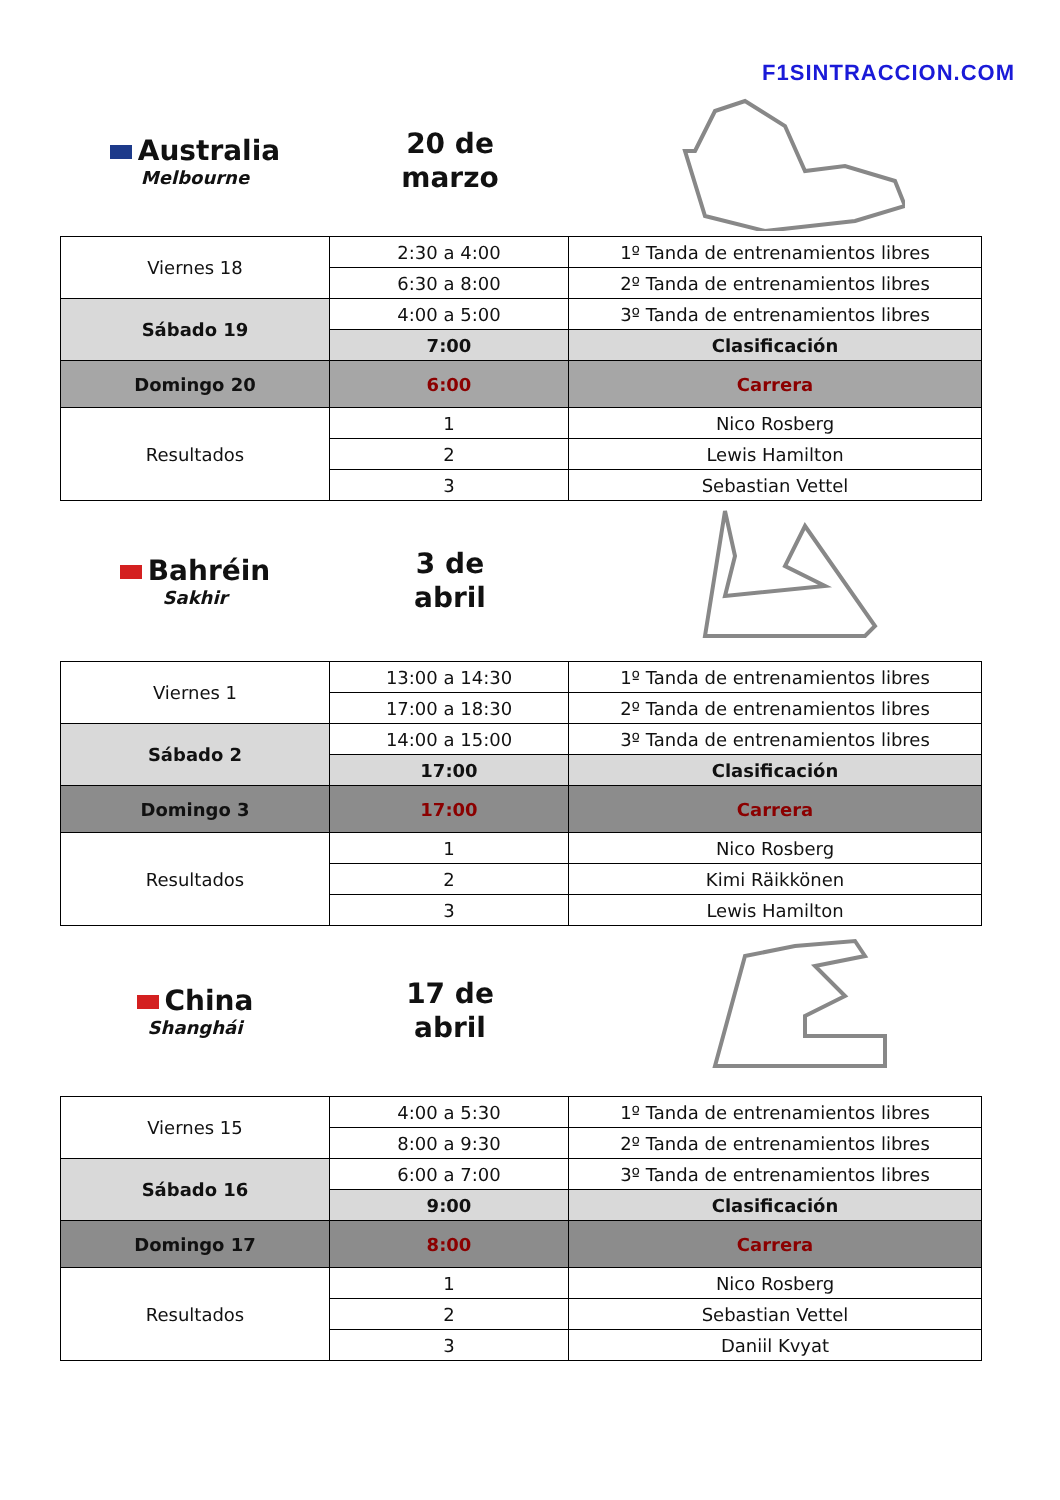F1SINTRACCION.COM
Australia
Melbourne
20 de
marzo
| Viernes 18 | 2:30 a 4:00 | 1º Tanda de entrenamientos libres |
| | 6:30 a 8:00 | 2º Tanda de entrenamientos libres |
| Sábado 19 | 4:00 a 5:00 | 3º Tanda de entrenamientos libres |
| | 7:00 | Clasificación |
| Domingo 20 | 6:00 | Carrera |
| Resultados | 1 | Nico Rosberg |
| | 2 | Lewis Hamilton |
| | 3 | Sebastian Vettel |
Bahréin
Sakhir
3 de
abril
| Viernes 1 | 13:00 a 14:30 | 1º Tanda de entrenamientos libres |
| | 17:00 a 18:30 | 2º Tanda de entrenamientos libres |
| Sábado 2 | 14:00 a 15:00 | 3º Tanda de entrenamientos libres |
| | 17:00 | Clasificación |
| Domingo 3 | 17:00 | Carrera |
| Resultados | 1 | Nico Rosberg |
| | 2 | Kimi Räikkönen |
| | 3 | Lewis Hamilton |
China
Shanghái
17 de
abril
| Viernes 15 | 4:00 a 5:30 | 1º Tanda de entrenamientos libres |
| | 8:00 a 9:30 | 2º Tanda de entrenamientos libres |
| Sábado 16 | 6:00 a 7:00 | 3º Tanda de entrenamientos libres |
| | 9:00 | Clasificación |
| Domingo 17 | 8:00 | Carrera |
| Resultados | 1 | Nico Rosberg |
| | 2 | Sebastian Vettel |
| | 3 | Daniil Kvyat |